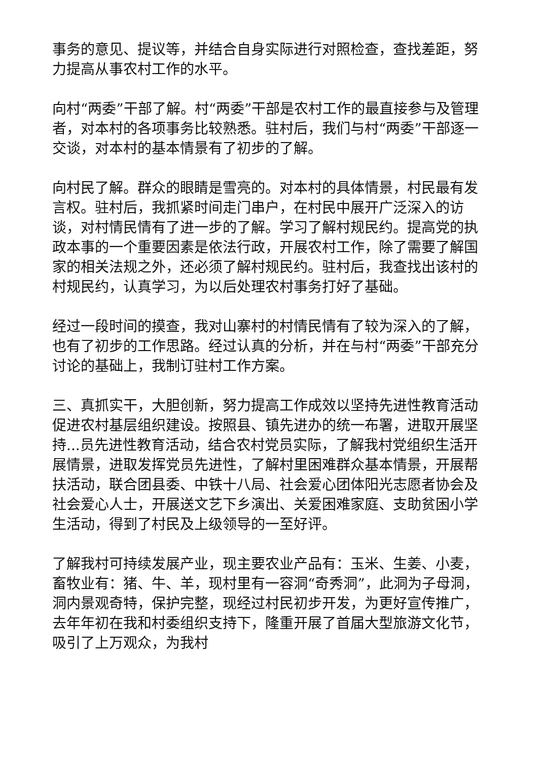事务的意见、提议等，并结合自身实际进行对照检查，查找差距，努力提高从事农村工作的水平。
向村“两委”干部了解。村“两委”干部是农村工作的最直接参与及管理者，对本村的各项事务比较熟悉。驻村后，我们与村“两委”干部逐一交谈，对本村的基本情景有了初步的了解。
向村民了解。群众的眼睛是雪亮的。对本村的具体情景，村民最有发言权。驻村后，我抓紧时间走门串户，在村民中展开广泛深入的访谈，对村情民情有了进一步的了解。学习了解村规民约。提高党的执政本事的一个重要因素是依法行政，开展农村工作，除了需要了解国家的相关法规之外，还必须了解村规民约。驻村后，我查找出该村的村规民约，认真学习，为以后处理农村事务打好了基础。
经过一段时间的摸查，我对山寨村的村情民情有了较为深入的了解，也有了初步的工作思路。经过认真的分析，并在与村“两委”干部充分讨论的基础上，我制订驻村工作方案。
三、真抓实干，大胆创新，努力提高工作成效以坚持先进性教育活动促进农村基层组织建设。按照县、镇先进办的统一布署，进取开展坚持...员先进性教育活动，结合农村党员实际，了解我村党组织生活开展情景，进取发挥党员先进性，了解村里困难群众基本情景，开展帮扶活动，联合团县委、中铁十八局、社会爱心团体阳光志愿者协会及社会爱心人士，开展送文艺下乡演出、关爱困难家庭、支助贫困小学生活动，得到了村民及上级领导的一至好评。
了解我村可持续发展产业，现主要农业产品有：玉米、生姜、小麦，畜牧业有：猪、牛、羊，现村里有一容洞“奇秀洞”，此洞为子母洞，洞内景观奇特，保护完整，现经过村民初步开发，为更好宣传推广，去年年初在我和村委组织支持下，隆重开展了首届大型旅游文化节，吸引了上万观众，为我村